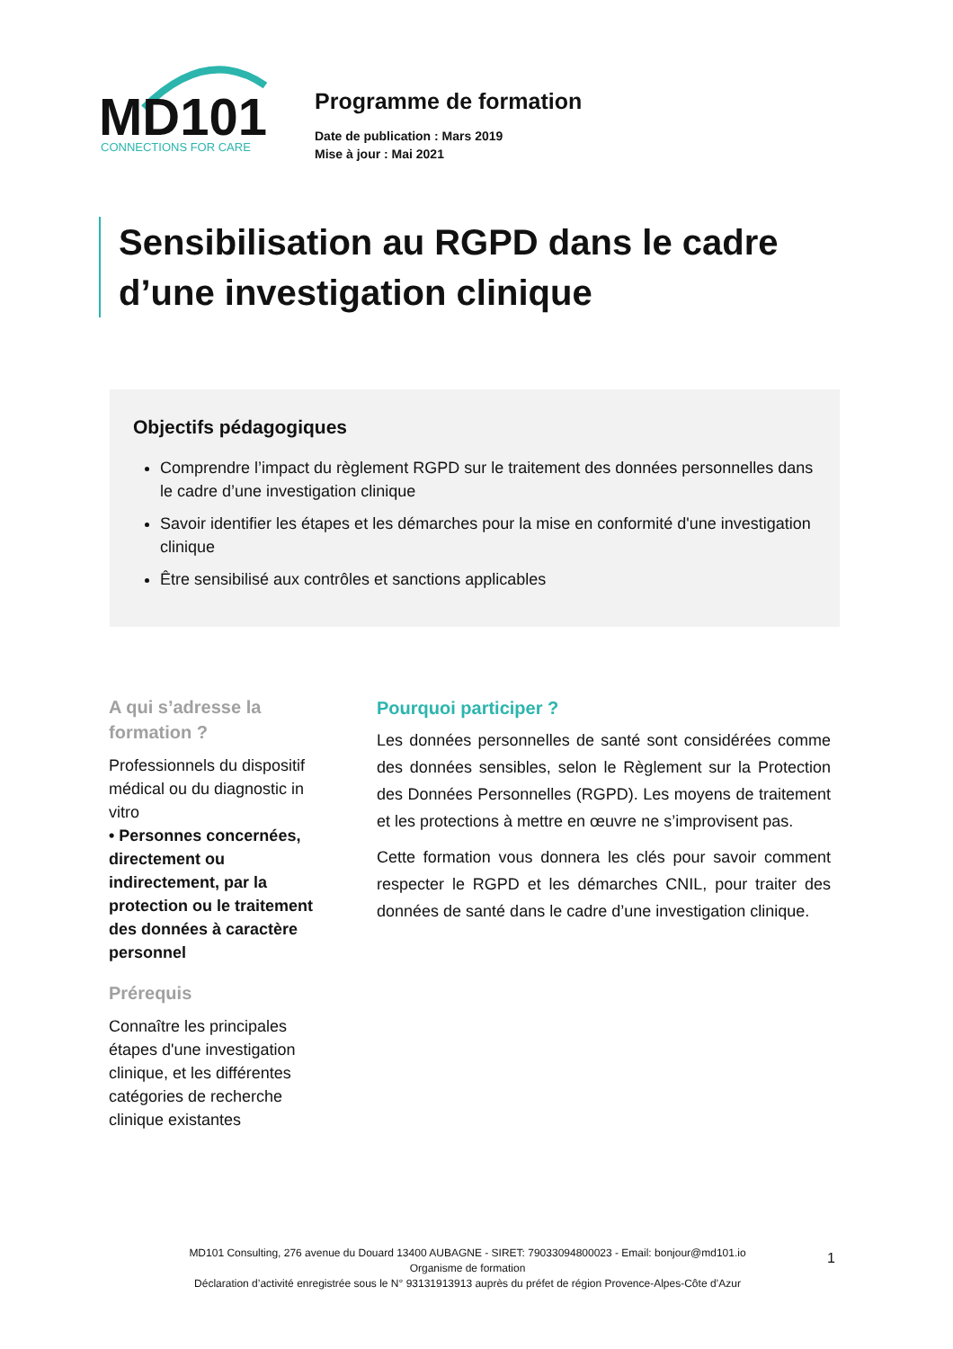MD101
CONNECTIONS FOR CARE
Programme de formation
Date de publication : Mars 2019
Mise à jour : Mai 2021
Sensibilisation au RGPD dans le cadre d’une investigation clinique
Objectifs pédagogiques
Comprendre l’impact du règlement RGPD sur le traitement des données personnelles dans le cadre d’une investigation clinique
Savoir identifier les étapes et les démarches pour la mise en conformité d'une investigation clinique
Être sensibilisé aux contrôles et sanctions applicables
A qui s’adresse la formation ?
Professionnels du dispositif médical ou du diagnostic in vitro
• Personnes concernées, directement ou indirectement, par la protection ou le traitement des données à caractère personnel
Prérequis
Connaître les principales étapes d'une investigation clinique, et les différentes catégories de recherche clinique existantes
Pourquoi participer ?
Les données personnelles de santé sont considérées comme des données sensibles, selon le Règlement sur la Protection des Données Personnelles (RGPD). Les moyens de traitement et les protections à mettre en œuvre ne s’improvisent pas.
Cette formation vous donnera les clés pour savoir comment respecter le RGPD et les démarches CNIL, pour traiter des données de santé dans le cadre d’une investigation clinique.
MD101 Consulting, 276 avenue du Douard 13400 AUBAGNE - SIRET: 79033094800023 - Email: bonjour@md101.io
Organisme de formation
Déclaration d’activité enregistrée sous le N° 93131913913 auprès du préfet de région Provence-Alpes-Côte d’Azur
1